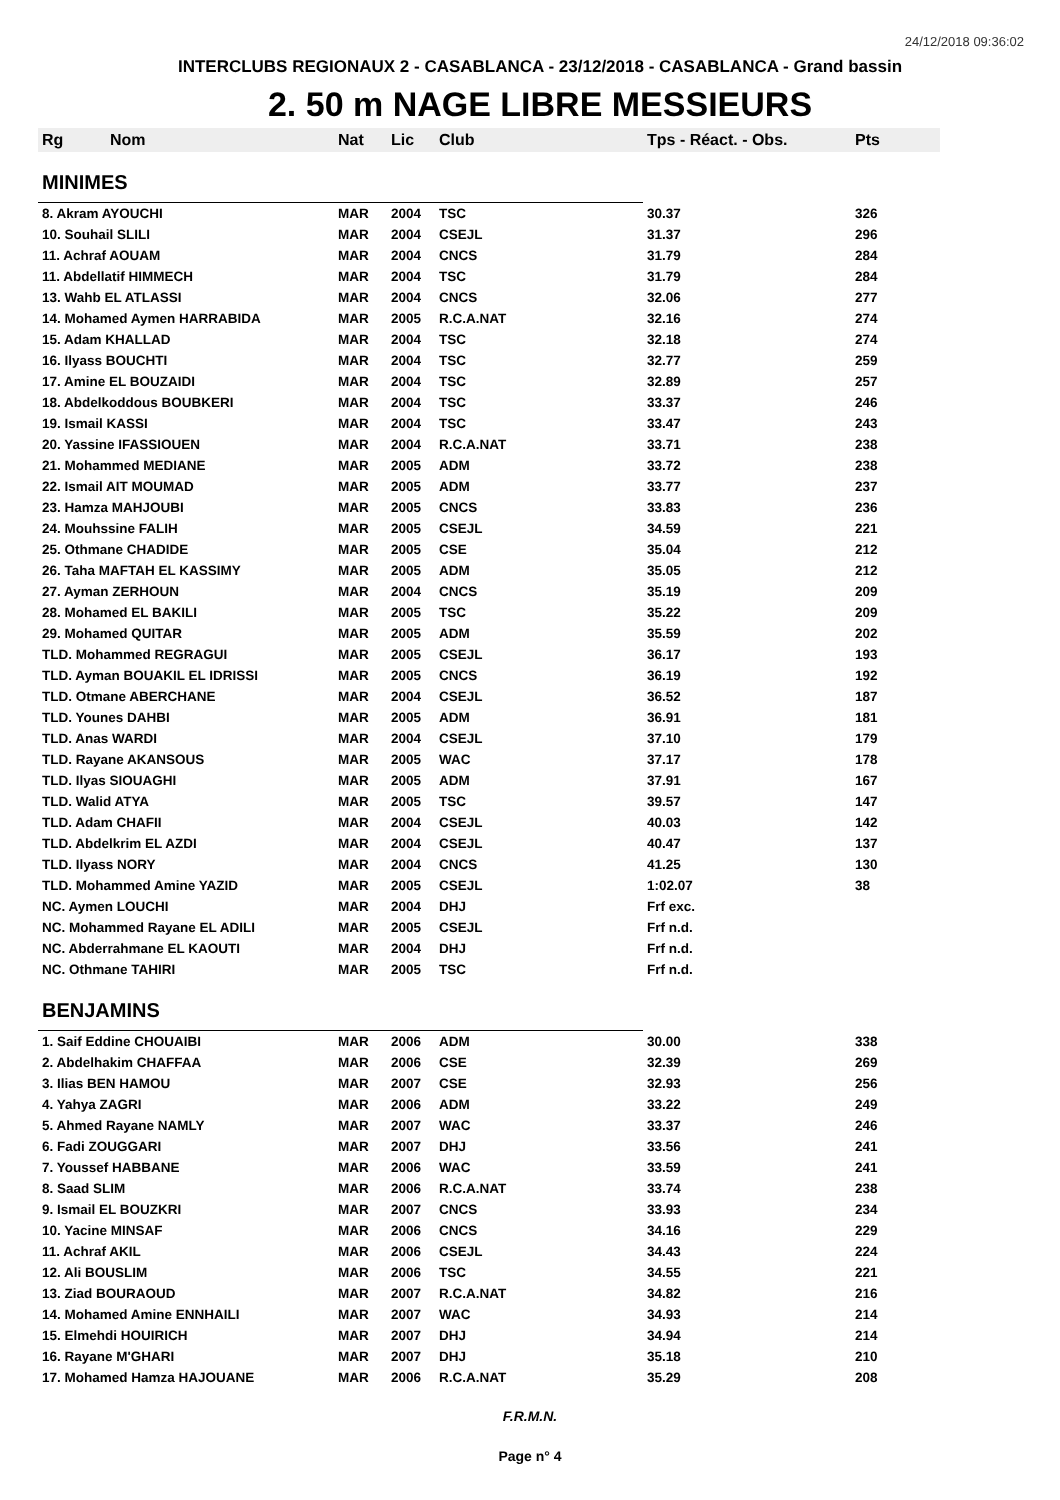24/12/2018 09:36:02
INTERCLUBS REGIONAUX 2 - CASABLANCA - 23/12/2018 - CASABLANCA - Grand bassin
2. 50 m NAGE LIBRE MESSIEURS
| Rg | Nom | Nat | Lic | Club | Tps - Réact. - Obs. | Pts |
| --- | --- | --- | --- | --- | --- | --- |
| MINIMES | | | | | | |
| 8. Akram AYOUCHI | | MAR | 2004 | TSC | 30.37 | 326 |
| 10. Souhail SLILI | | MAR | 2004 | CSEJL | 31.37 | 296 |
| 11. Achraf AOUAM | | MAR | 2004 | CNCS | 31.79 | 284 |
| 11. Abdellatif HIMMECH | | MAR | 2004 | TSC | 31.79 | 284 |
| 13. Wahb EL ATLASSI | | MAR | 2004 | CNCS | 32.06 | 277 |
| 14. Mohamed Aymen HARRABIDA | | MAR | 2005 | R.C.A.NAT | 32.16 | 274 |
| 15. Adam KHALLAD | | MAR | 2004 | TSC | 32.18 | 274 |
| 16. Ilyass BOUCHTI | | MAR | 2004 | TSC | 32.77 | 259 |
| 17. Amine EL BOUZAIDI | | MAR | 2004 | TSC | 32.89 | 257 |
| 18. Abdelkoddous BOUBKERI | | MAR | 2004 | TSC | 33.37 | 246 |
| 19. Ismail KASSI | | MAR | 2004 | TSC | 33.47 | 243 |
| 20. Yassine IFASSIOUEN | | MAR | 2004 | R.C.A.NAT | 33.71 | 238 |
| 21. Mohammed MEDIANE | | MAR | 2005 | ADM | 33.72 | 238 |
| 22. Ismail AIT MOUMAD | | MAR | 2005 | ADM | 33.77 | 237 |
| 23. Hamza MAHJOUBI | | MAR | 2005 | CNCS | 33.83 | 236 |
| 24. Mouhssine FALIH | | MAR | 2005 | CSEJL | 34.59 | 221 |
| 25. Othmane CHADIDE | | MAR | 2005 | CSE | 35.04 | 212 |
| 26. Taha MAFTAH EL KASSIMY | | MAR | 2005 | ADM | 35.05 | 212 |
| 27. Ayman ZERHOUN | | MAR | 2004 | CNCS | 35.19 | 209 |
| 28. Mohamed EL BAKILI | | MAR | 2005 | TSC | 35.22 | 209 |
| 29. Mohamed QUITAR | | MAR | 2005 | ADM | 35.59 | 202 |
| TLD. Mohammed REGRAGUI | | MAR | 2005 | CSEJL | 36.17 | 193 |
| TLD. Ayman BOUAKIL EL IDRISSI | | MAR | 2005 | CNCS | 36.19 | 192 |
| TLD. Otmane ABERCHANE | | MAR | 2004 | CSEJL | 36.52 | 187 |
| TLD. Younes DAHBI | | MAR | 2005 | ADM | 36.91 | 181 |
| TLD. Anas WARDI | | MAR | 2004 | CSEJL | 37.10 | 179 |
| TLD. Rayane AKANSOUS | | MAR | 2005 | WAC | 37.17 | 178 |
| TLD. Ilyas SIOUAGHI | | MAR | 2005 | ADM | 37.91 | 167 |
| TLD. Walid ATYA | | MAR | 2005 | TSC | 39.57 | 147 |
| TLD. Adam CHAFII | | MAR | 2004 | CSEJL | 40.03 | 142 |
| TLD. Abdelkrim EL AZDI | | MAR | 2004 | CSEJL | 40.47 | 137 |
| TLD. Ilyass NORY | | MAR | 2004 | CNCS | 41.25 | 130 |
| TLD. Mohammed Amine YAZID | | MAR | 2005 | CSEJL | 1:02.07 | 38 |
| NC. Aymen LOUCHI | | MAR | 2004 | DHJ | Frf exc. | |
| NC. Mohammed Rayane EL ADILI | | MAR | 2005 | CSEJL | Frf n.d. | |
| NC. Abderrahmane EL KAOUTI | | MAR | 2004 | DHJ | Frf n.d. | |
| NC. Othmane TAHIRI | | MAR | 2005 | TSC | Frf n.d. | |
| BENJAMINS | | | | | | |
| 1. Saif Eddine CHOUAIBI | | MAR | 2006 | ADM | 30.00 | 338 |
| 2. Abdelhakim CHAFFAA | | MAR | 2006 | CSE | 32.39 | 269 |
| 3. Ilias BEN HAMOU | | MAR | 2007 | CSE | 32.93 | 256 |
| 4. Yahya ZAGRI | | MAR | 2006 | ADM | 33.22 | 249 |
| 5. Ahmed Rayane NAMLY | | MAR | 2007 | WAC | 33.37 | 246 |
| 6. Fadi ZOUGGARI | | MAR | 2007 | DHJ | 33.56 | 241 |
| 7. Youssef HABBANE | | MAR | 2006 | WAC | 33.59 | 241 |
| 8. Saad SLIM | | MAR | 2006 | R.C.A.NAT | 33.74 | 238 |
| 9. Ismail EL BOUZKRI | | MAR | 2007 | CNCS | 33.93 | 234 |
| 10. Yacine MINSAF | | MAR | 2006 | CNCS | 34.16 | 229 |
| 11. Achraf AKIL | | MAR | 2006 | CSEJL | 34.43 | 224 |
| 12. Ali BOUSLIM | | MAR | 2006 | TSC | 34.55 | 221 |
| 13. Ziad BOURAOUD | | MAR | 2007 | R.C.A.NAT | 34.82 | 216 |
| 14. Mohamed Amine ENNHAILI | | MAR | 2007 | WAC | 34.93 | 214 |
| 15. Elmehdi HOUIRICH | | MAR | 2007 | DHJ | 34.94 | 214 |
| 16. Rayane M'GHARI | | MAR | 2007 | DHJ | 35.18 | 210 |
| 17. Mohamed Hamza HAJOUANE | | MAR | 2006 | R.C.A.NAT | 35.29 | 208 |
F.R.M.N.
Page n° 4